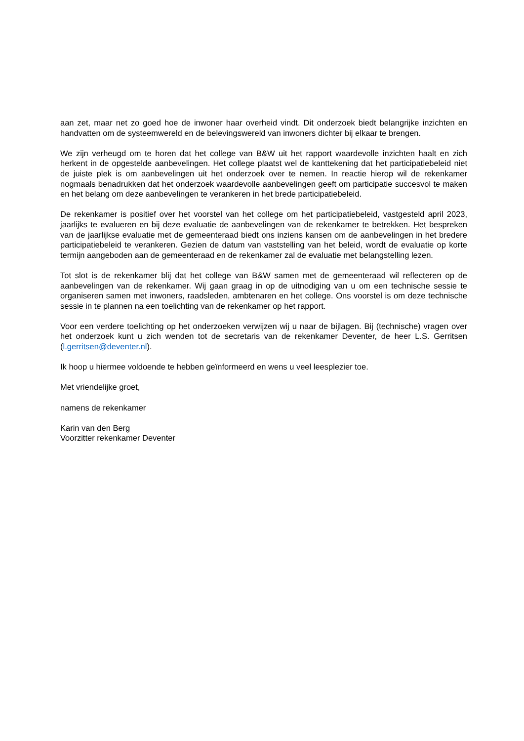aan zet, maar net zo goed hoe de inwoner haar overheid vindt. Dit onderzoek biedt belangrijke inzichten en handvatten om de systeemwereld en de belevingswereld van inwoners dichter bij elkaar te brengen.
We zijn verheugd om te horen dat het college van B&W uit het rapport waardevolle inzichten haalt en zich herkent in de opgestelde aanbevelingen. Het college plaatst wel de kanttekening dat het participatiebeleid niet de juiste plek is om aanbevelingen uit het onderzoek over te nemen. In reactie hierop wil de rekenkamer nogmaals benadrukken dat het onderzoek waardevolle aanbevelingen geeft om participatie succesvol te maken en het belang om deze aanbevelingen te verankeren in het brede participatiebeleid.
De rekenkamer is positief over het voorstel van het college om het participatiebeleid, vastgesteld april 2023, jaarlijks te evalueren en bij deze evaluatie de aanbevelingen van de rekenkamer te betrekken. Het bespreken van de jaarlijkse evaluatie met de gemeenteraad biedt ons inziens kansen om de aanbevelingen in het bredere participatiebeleid te verankeren. Gezien de datum van vaststelling van het beleid, wordt de evaluatie op korte termijn aangeboden aan de gemeenteraad en de rekenkamer zal de evaluatie met belangstelling lezen.
Tot slot is de rekenkamer blij dat het college van B&W samen met de gemeenteraad wil reflecteren op de aanbevelingen van de rekenkamer. Wij gaan graag in op de uitnodiging van u om een technische sessie te organiseren samen met inwoners, raadsleden, ambtenaren en het college. Ons voorstel is om deze technische sessie in te plannen na een toelichting van de rekenkamer op het rapport.
Voor een verdere toelichting op het onderzoeken verwijzen wij u naar de bijlagen. Bij (technische) vragen over het onderzoek kunt u zich wenden tot de secretaris van de rekenkamer Deventer, de heer L.S. Gerritsen (l.gerritsen@deventer.nl).
Ik hoop u hiermee voldoende te hebben geïnformeerd en wens u veel leesplezier toe.
Met vriendelijke groet,
namens de rekenkamer
Karin van den Berg
Voorzitter rekenkamer Deventer